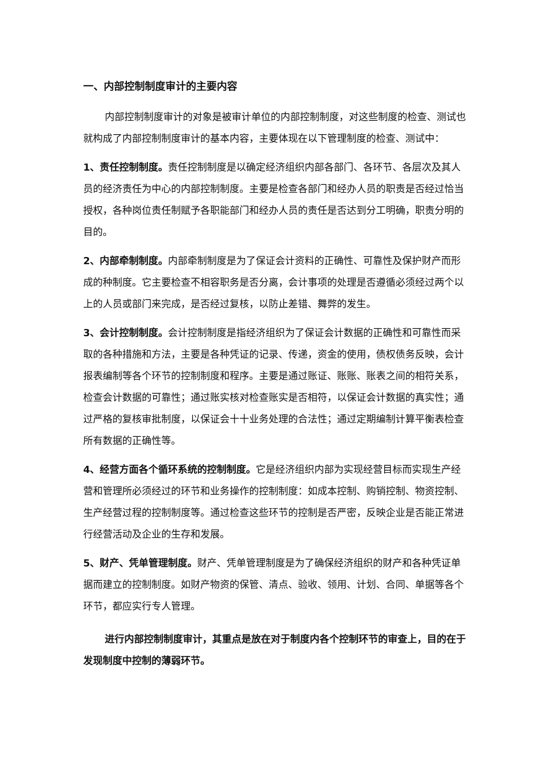一、内部控制制度审计的主要内容
内部控制制度审计的对象是被审计单位的内部控制制度，对这些制度的检查、测试也就构成了内部控制制度审计的基本内容，主要体现在以下管理制度的检查、测试中：
1、责任控制制度。责任控制制度是以确定经济组织内部各部门、各环节、各层次及其人员的经济责任为中心的内部控制制度。主要是检查各部门和经办人员的职责是否经过恰当授权，各种岗位责任制赋予各职能部门和经办人员的责任是否达到分工明确，职责分明的目的。
2、内部牵制制度。内部牵制制度是为了保证会计资料的正确性、可靠性及保护财产而形成的种制度。它主要检查不相容职务是否分离，会计事项的处理是否遵循必须经过两个以上的人员或部门来完成，是否经过复核，以防止差错、舞弊的发生。
3、会计控制制度。会计控制制度是指经济组织为了保证会计数据的正确性和可靠性而采取的各种措施和方法，主要是各种凭证的记录、传递，资金的使用，债权债务反映，会计报表编制等各个环节的控制制度和程序。主要是通过账证、账账、账表之间的相符关系，检查会计数据的可靠性；通过账实核对检查账实是否相符，以保证会计数据的真实性；通过严格的复核审批制度，以保证会十十业务处理的合法性；通过定期编制计算平衡表检查所有数据的正确性等。
4、经营方面各个循环系统的控制制度。它是经济组织内部为实现经营目标而实现生产经营和管理所必须经过的环节和业务操作的控制制度：如成本控制、购销控制、物资控制、生产经营过程的控制制度等。通过检查这些环节的控制是否严密，反映企业是否能正常进行经营活动及企业的生存和发展。
5、财产、凭单管理制度。财产、凭单管理制度是为了确保经济组织的财产和各种凭证单据而建立的控制制度。如财产物资的保管、清点、验收、领用、计划、合同、单据等各个环节，都应实行专人管理。
进行内部控制制度审计，其重点是放在对于制度内各个控制环节的审查上，目的在于发现制度中控制的薄弱环节。